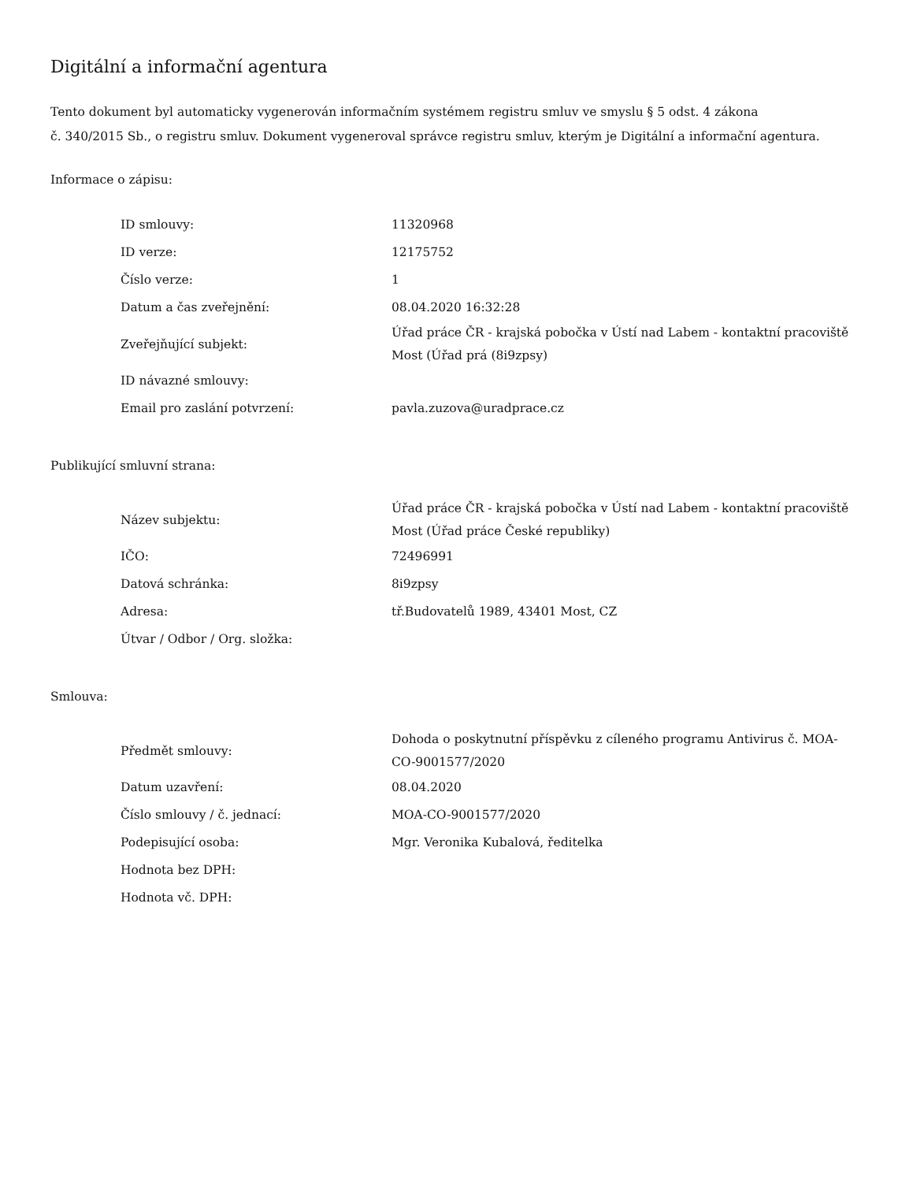Digitální a informační agentura
Tento dokument byl automaticky vygenerován informačním systémem registru smluv ve smyslu § 5 odst. 4 zákona
č. 340/2015 Sb., o registru smluv. Dokument vygeneroval správce registru smluv, kterým je Digitální a informační agentura.
Informace o zápisu:
| ID smlouvy: | 11320968 |
| ID verze: | 12175752 |
| Číslo verze: | 1 |
| Datum a čas zveřejnění: | 08.04.2020 16:32:28 |
| Zveřejňující subjekt: | Úřad práce ČR - krajská pobočka v Ústí nad Labem - kontaktní pracoviště Most (Úřad prá (8i9zpsy) |
| ID návazné smlouvy: | |
| Email pro zaslání potvrzení: | pavla.zuzova@uradprace.cz |
Publikující smluvní strana:
| Název subjektu: | Úřad práce ČR - krajská pobočka v Ústí nad Labem - kontaktní pracoviště Most (Úřad práce České republiky) |
| IČO: | 72496991 |
| Datová schránka: | 8i9zpsy |
| Adresa: | tř.Budovatelů 1989, 43401 Most, CZ |
| Útvar / Odbor / Org. složka: | |
Smlouva:
| Předmět smlouvy: | Dohoda o poskytnutní příspěvku z cíleného programu Antivirus č. MOA-CO-9001577/2020 |
| Datum uzavření: | 08.04.2020 |
| Číslo smlouvy / č. jednací: | MOA-CO-9001577/2020 |
| Podepisující osoba: | Mgr. Veronika Kubalová, ředitelka |
| Hodnota bez DPH: | |
| Hodnota vč. DPH: | |